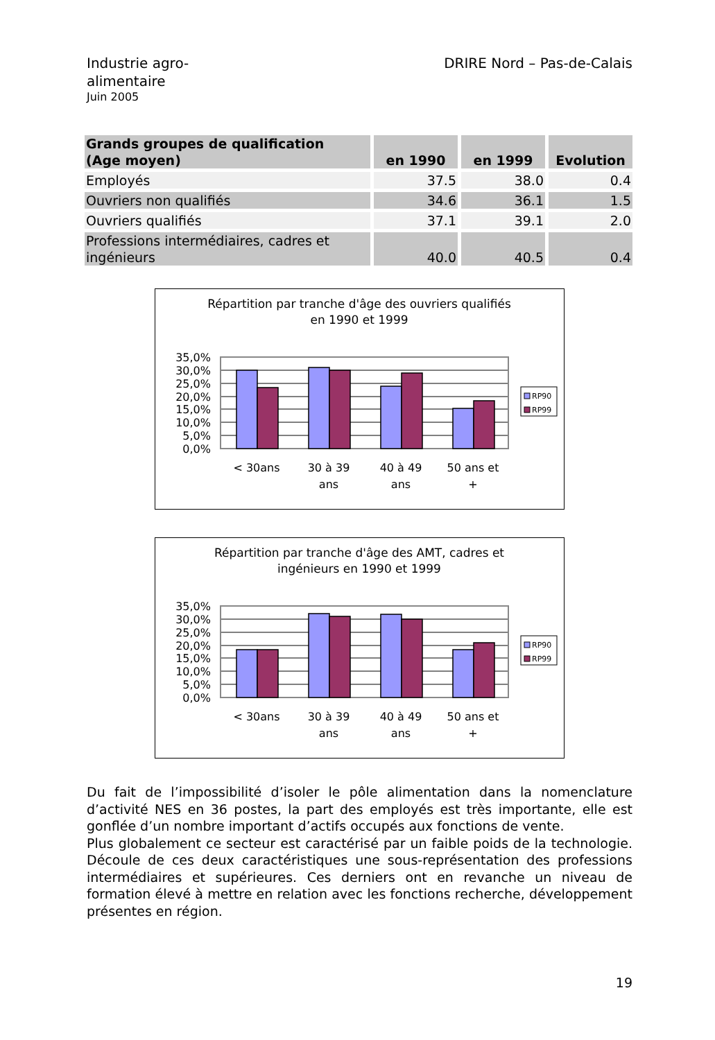Industrie agro-
alimentaire
Juin 2005
DRIRE Nord – Pas-de-Calais
| Grands groupes de qualification (Age moyen) | en 1990 | en 1999 | Evolution |
| --- | --- | --- | --- |
| Employés | 37.5 | 38.0 | 0.4 |
| Ouvriers non qualifiés | 34.6 | 36.1 | 1.5 |
| Ouvriers qualifiés | 37.1 | 39.1 | 2.0 |
| Professions intermédiaires, cadres et ingénieurs | 40.0 | 40.5 | 0.4 |
Répartition par tranche d'âge des ouvriers qualifiés
en 1990 et 1999
35,0%
30,0%
25,0%
20,0%
15,0%
10,0%
5,0%
0,0%
< 30ans
30 à 39
ans
40 à 49
ans
50 ans et
+
RP90
RP99
Répartition par tranche d'âge des AMT, cadres et
ingénieurs en 1990 et 1999
35,0%
30,0%
25,0%
20,0%
15,0%
10,0%
5,0%
0,0%
< 30ans
30 à 39
ans
40 à 49
ans
50 ans et
+
RP90
RP99
Du fait de l’impossibilité d’isoler le pôle alimentation dans la nomenclature d’activité NES en 36 postes, la part des employés est très importante, elle est gonflée d’un nombre important d’actifs occupés aux fonctions de vente.
Plus globalement ce secteur est caractérisé par un faible poids de la technologie. Découle de ces deux caractéristiques une sous-représentation des professions intermédiaires et supérieures. Ces derniers ont en revanche un niveau de formation élevé à mettre en relation avec les fonctions recherche, développement présentes en région.
19